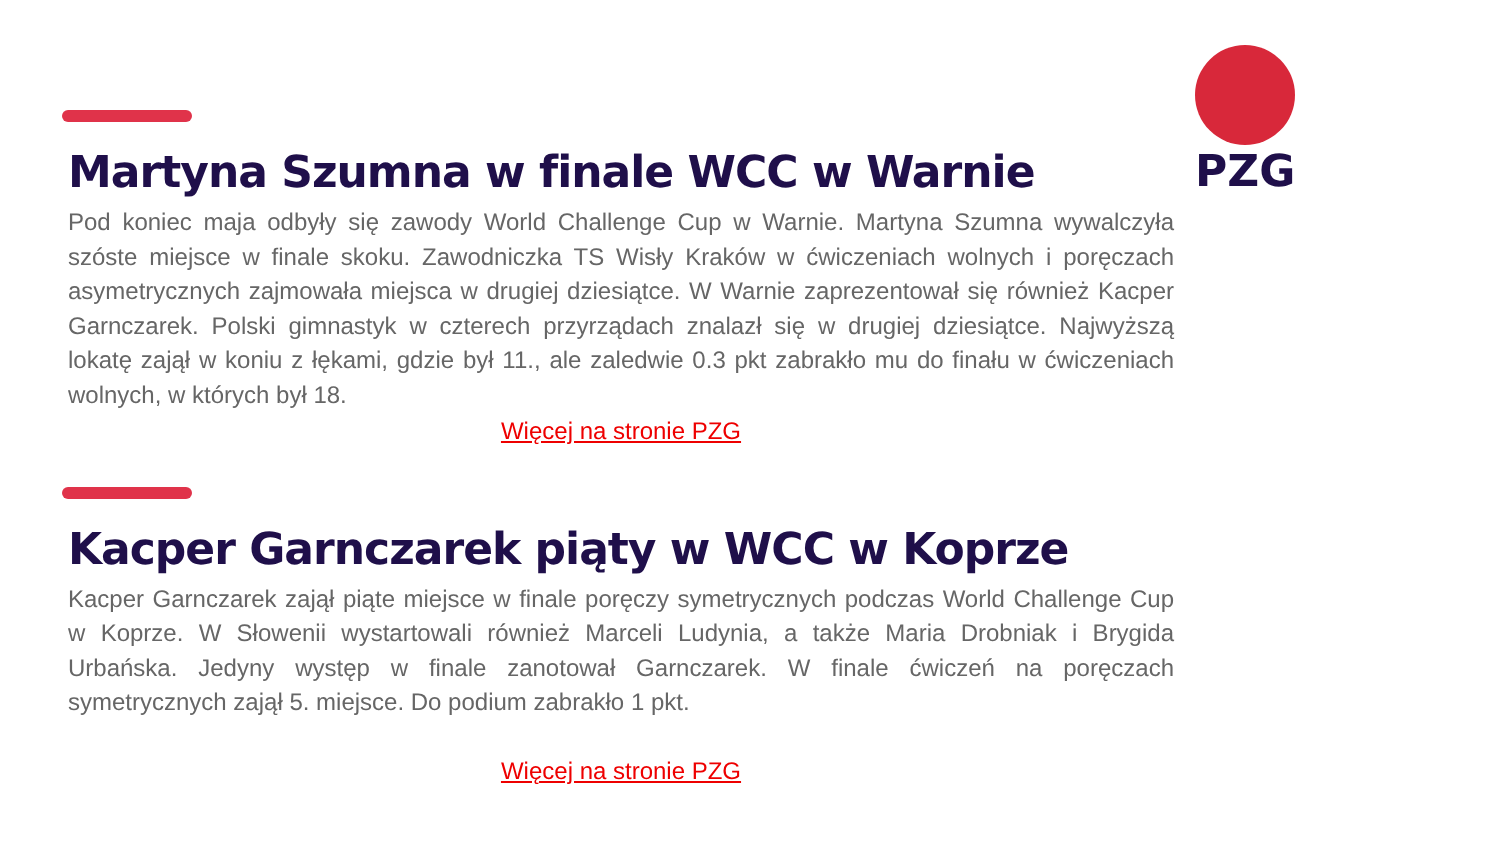PZG
Martyna Szumna w finale WCC w Warnie
Pod koniec maja odbyły się zawody World Challenge Cup w Warnie. Martyna Szumna wywalczyła szóste miejsce w finale skoku. Zawodniczka TS Wisły Kraków w ćwiczeniach wolnych i poręczach asymetrycznych zajmowała miejsca w drugiej dziesiątce. W Warnie zaprezentował się również Kacper Garnczarek. Polski gimnastyk w czterech przyrządach znalazł się w drugiej dziesiątce. Najwyższą lokatę zajął w koniu z łękami, gdzie był 11., ale zaledwie 0.3 pkt zabrakło mu do finału w ćwiczeniach wolnych, w których był 18.
Więcej na stronie PZG
Kacper Garnczarek piąty w WCC w Koprze
Kacper Garnczarek zajął piąte miejsce w finale poręczy symetrycznych podczas World Challenge Cup w Koprze. W Słowenii wystartowali również Marceli Ludynia, a także Maria Drobniak i Brygida Urbańska. Jedyny występ w finale zanotował Garnczarek. W finale ćwiczeń na poręczach symetrycznych zajął 5. miejsce. Do podium zabrakło 1 pkt.
Więcej na stronie PZG